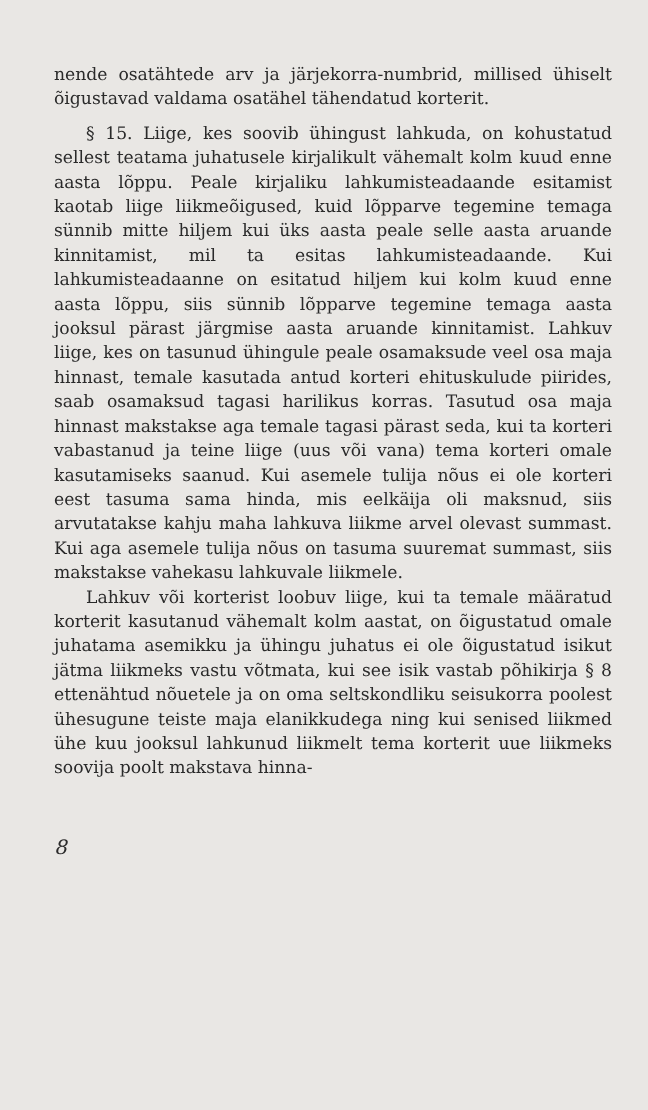nende osatähtede arv ja järjekorra-numbrid, millised ühiselt õigustavad valdama osatähel tähendatud korterit.
§ 15. Liige, kes soovib ühingust lahkuda, on kohustatud sellest teatama juhatusele kirjalikult vähemalt kolm kuud enne aasta lõppu. Peale kirjaliku lahkumisteadaande esitamist kaotab liige liikmeõigused, kuid lõpparve tegemine temaga sünnib mitte hiljem kui üks aasta peale selle aasta aruande kinnitamist, mil ta esitas lahkumisteadaande. Kui lahkumisteadaanne on esitatud hiljem kui kolm kuud enne aasta lõppu, siis sünnib lõpparve tegemine temaga aasta jooksul pärast järgmise aasta aruande kinnitamist. Lahkuv liige, kes on tasunud ühingule peale osamaksude veel osa maja hinnast, temale kasutada antud korteri ehituskulude piirides, saab osamaksud tagasi harilikus korras. Tasutud osa maja hinnast makstakse aga temale tagasi pärast seda, kui ta korteri vabastanud ja teine liige (uus või vana) tema korteri omale kasutamiseks saanud. Kui asemele tulija nõus ei ole korteri eest tasuma sama hinda, mis eelkäija oli maksnud, siis arvutatakse kahju maha lahkuva liikme arvel olevast summast. Kui aga asemele tulija nõus on tasuma suuremat summast, siis makstakse vahekasu lahkuvale liikmele.
Lahkuv või korterist loobuv liige, kui ta temale määratud korterit kasutanud vähemalt kolm aastat, on õigustatud omale juhatama asemikku ja ühingu juhatus ei ole õigustatud isikut jätma liikmeks vastu võtmata, kui see isik vastab põhikirja § 8 ettenähtud nõuetele ja on oma seltskondliku seisukorra poolest ühesugune teiste maja elanikkudega ning kui senised liikmed ühe kuu jooksul lahkunud liikmelt tema korterit uue liikmeks soovija poolt makstava hinna-
8